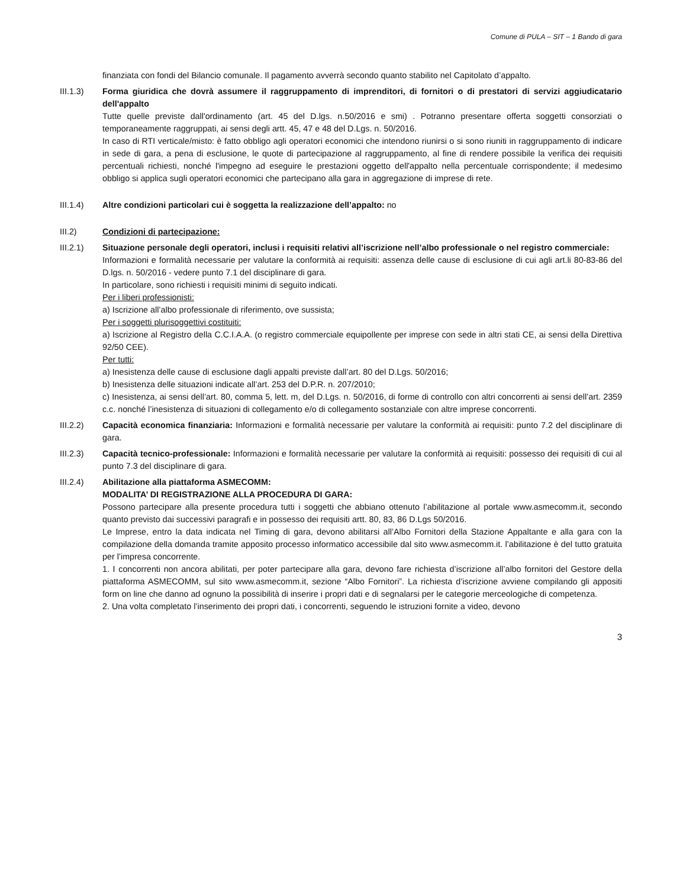Comune di PULA – SIT – 1 Bando di gara
finanziata con fondi del Bilancio comunale. Il pagamento avverrà secondo quanto stabilito nel Capitolato d’appalto.
III.1.3) Forma giuridica che dovrà assumere il raggruppamento di imprenditori, di fornitori o di prestatori di servizi aggiudicatario dell'appalto
Tutte quelle previste dall'ordinamento (art. 45 del D.lgs. n.50/2016 e smi) . Potranno presentare offerta soggetti consorziati o temporaneamente raggruppati, ai sensi degli artt. 45, 47 e 48 del D.Lgs. n. 50/2016.
In caso di RTI verticale/misto: è fatto obbligo agli operatori economici che intendono riunirsi o si sono riuniti in raggruppamento di indicare in sede di gara, a pena di esclusione, le quote di partecipazione al raggruppamento, al fine di rendere possibile la verifica dei requisiti percentuali richiesti, nonché l'impegno ad eseguire le prestazioni oggetto dell'appalto nella percentuale corrispondente; il medesimo obbligo si applica sugli operatori economici che partecipano alla gara in aggregazione di imprese di rete.
III.1.4) Altre condizioni particolari cui è soggetta la realizzazione dell’appalto: no
III.2) Condizioni di partecipazione:
III.2.1) Situazione personale degli operatori, inclusi i requisiti relativi all’iscrizione nell’albo professionale o nel registro commerciale:
Informazioni e formalità necessarie per valutare la conformità ai requisiti: assenza delle cause di esclusione di cui agli art.li 80-83-86 del D.lgs. n. 50/2016 - vedere punto 7.1 del disciplinare di gara.
In particolare, sono richiesti i requisiti minimi di seguito indicati.
Per i liberi professionisti:
a) Iscrizione all’albo professionale di riferimento, ove sussista;
Per i soggetti plurisoggettivi costituiti:
a) Iscrizione al Registro della C.C.I.A.A. (o registro commerciale equipollente per imprese con sede in altri stati CE, ai sensi della Direttiva 92/50 CEE).
Per tutti:
a) Inesistenza delle cause di esclusione dagli appalti previste dall’art. 80 del D.Lgs. 50/2016;
b) Inesistenza delle situazioni indicate all’art. 253 del D.P.R. n. 207/2010;
c) Inesistenza, ai sensi dell’art. 80, comma 5, lett. m, del D.Lgs. n. 50/2016, di forme di controllo con altri concorrenti ai sensi dell’art. 2359 c.c. nonché l’inesistenza di situazioni di collegamento e/o di collegamento sostanziale con altre imprese concorrenti.
III.2.2) Capacità economica finanziaria: Informazioni e formalità necessarie per valutare la conformità ai requisiti: punto 7.2 del disciplinare di gara.
III.2.3) Capacità tecnico-professionale: Informazioni e formalità necessarie per valutare la conformità ai requisiti: possesso dei requisiti di cui al punto 7.3 del disciplinare di gara.
III.2.4) Abilitazione alla piattaforma ASMECOMM:
MODALITA’ DI REGISTRAZIONE ALLA PROCEDURA DI GARA:
Possono partecipare alla presente procedura tutti i soggetti che abbiano ottenuto l’abilitazione al portale www.asmecomm.it, secondo quanto previsto dai successivi paragrafi e in possesso dei requisiti artt. 80, 83, 86 D.Lgs 50/2016.
Le Imprese, entro la data indicata nel Timing di gara, devono abilitarsi all’Albo Fornitori della Stazione Appaltante e alla gara con la compilazione della domanda tramite apposito processo informatico accessibile dal sito www.asmecomm.it. l’abilitazione è del tutto gratuita per l’impresa concorrente.
1. I concorrenti non ancora abilitati, per poter partecipare alla gara, devono fare richiesta d’iscrizione all’albo fornitori del Gestore della piattaforma ASMECOMM, sul sito www.asmecomm.it, sezione “Albo Fornitori”. La richiesta d’iscrizione avviene compilando gli appositi form on line che danno ad ognuno la possibilità di inserire i propri dati e di segnalarsi per le categorie merceologiche di competenza.
2. Una volta completato l’inserimento dei propri dati, i concorrenti, seguendo le istruzioni fornite a video, devono
3